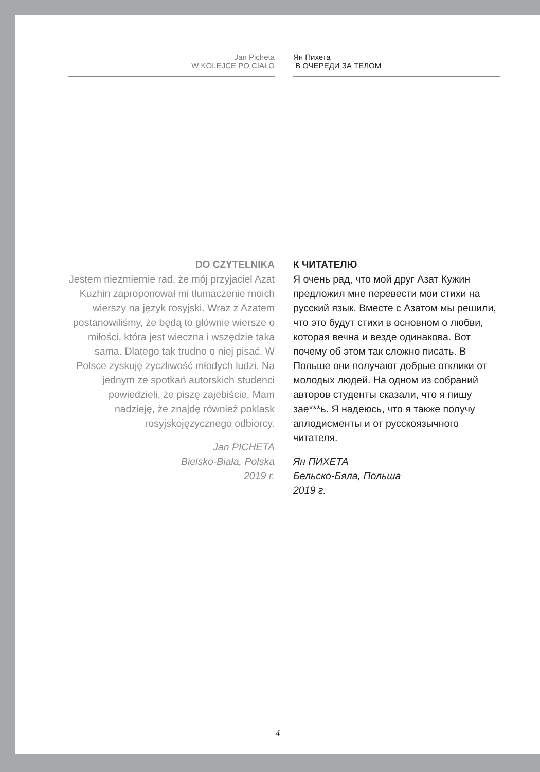Jan Picheta
W KOLEJCE PO CIAŁO
Ян Пихета
В ОЧЕРЕДИ ЗА ТЕЛОМ
DO CZYTELNIKA
Jestem niezmiernie rad, że mój przyjaciel Azat Kuzhin zaproponował mi tłumaczenie moich wierszy na język rosyjski. Wraz z Azatem postanowiliśmy, że będą to głównie wiersze o miłości, która jest wieczna i wszędzie taka sama. Dlatego tak trudno o niej pisać. W Polsce zyskuję życzliwość młodych ludzi. Na jednym ze spotkań autorskich studenci powiedzieli, że piszę zajebiście. Mam nadzieję, że znajdę również poklask rosyjskojęzycznego odbiorcy.
Jan PICHETA
Bielsko-Biała, Polska
2019 r.
К ЧИТАТЕЛЮ
Я очень рад, что мой друг Азат Кужин предложил мне перевести мои стихи на русский язык. Вместе с Азатом мы решили, что это будут стихи в основном о любви, которая вечна и везде одинакова. Вот почему об этом так сложно писать. В Польше они получают добрые отклики от молодых людей. На одном из собраний авторов студенты сказали, что я пишу зае***ь. Я надеюсь, что я также получу аплодисменты и от русскоязычного читателя.
Ян ПИХЕТА
Бельско-Бяла, Польша
2019 г.
4